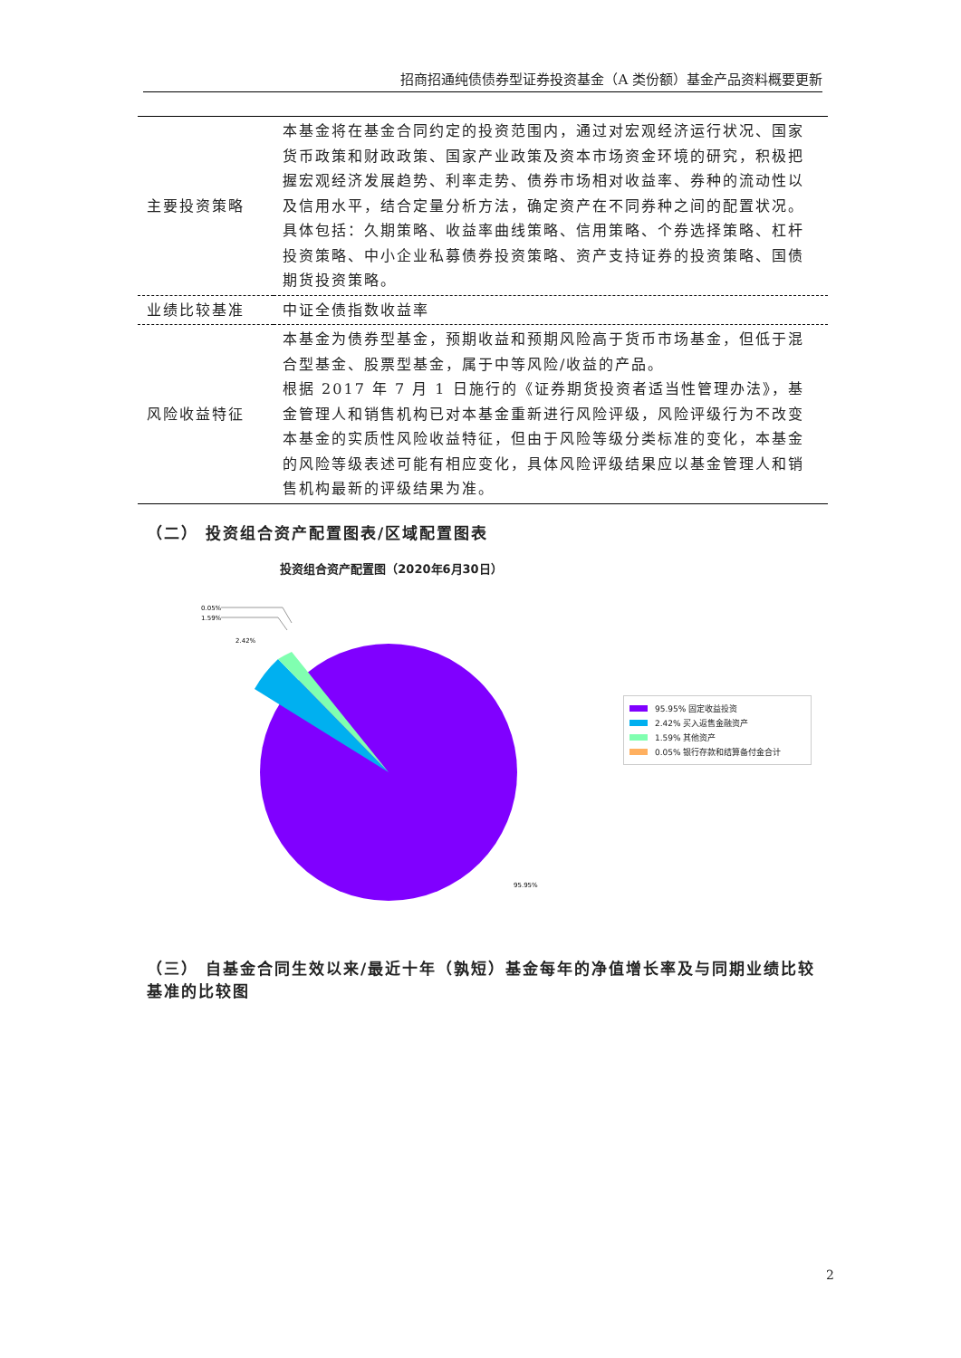招商招通纯债债券型证券投资基金（A 类份额）基金产品资料概要更新
| 主要投资策略 | 本基金将在基金合同约定的投资范围内，通过对宏观经济运行状况、国家货币政策和财政政策、国家产业政策及资本市场资金环境的研究，积极把握宏观经济发展趋势、利率走势、债券市场相对收益率、券种的流动性以及信用水平，结合定量分析方法，确定资产在不同券种之间的配置状况。具体包括：久期策略、收益率曲线策略、信用策略、个券选择策略、杠杆投资策略、中小企业私募债券投资策略、资产支持证券的投资策略、国债期货投资策略。 |
| 业绩比较基准 | 中证全债指数收益率 |
| 风险收益特征 | 本基金为债券型基金，预期收益和预期风险高于货币市场基金，但低于混合型基金、股票型基金，属于中等风险/收益的产品。 根据 2017 年 7 月 1 日施行的《证券期货投资者适当性管理办法》，基金管理人和销售机构已对本基金重新进行风险评级，风险评级行为不改变本基金的实质性风险收益特征，但由于风险等级分类标准的变化，本基金的风险等级表述可能有相应变化，具体风险评级结果应以基金管理人和销售机构最新的评级结果为准。 |
（二） 投资组合资产配置图表/区域配置图表
投资组合资产配置图（2020年6月30日）
0.05%
1.59%
2.42%
95.95%
95.95% 固定收益投资
2.42% 买入返售金融资产
1.59% 其他资产
0.05% 银行存款和结算备付金合计
（三） 自基金合同生效以来/最近十年（孰短）基金每年的净值增长率及与同期业绩比较基准的比较图
2